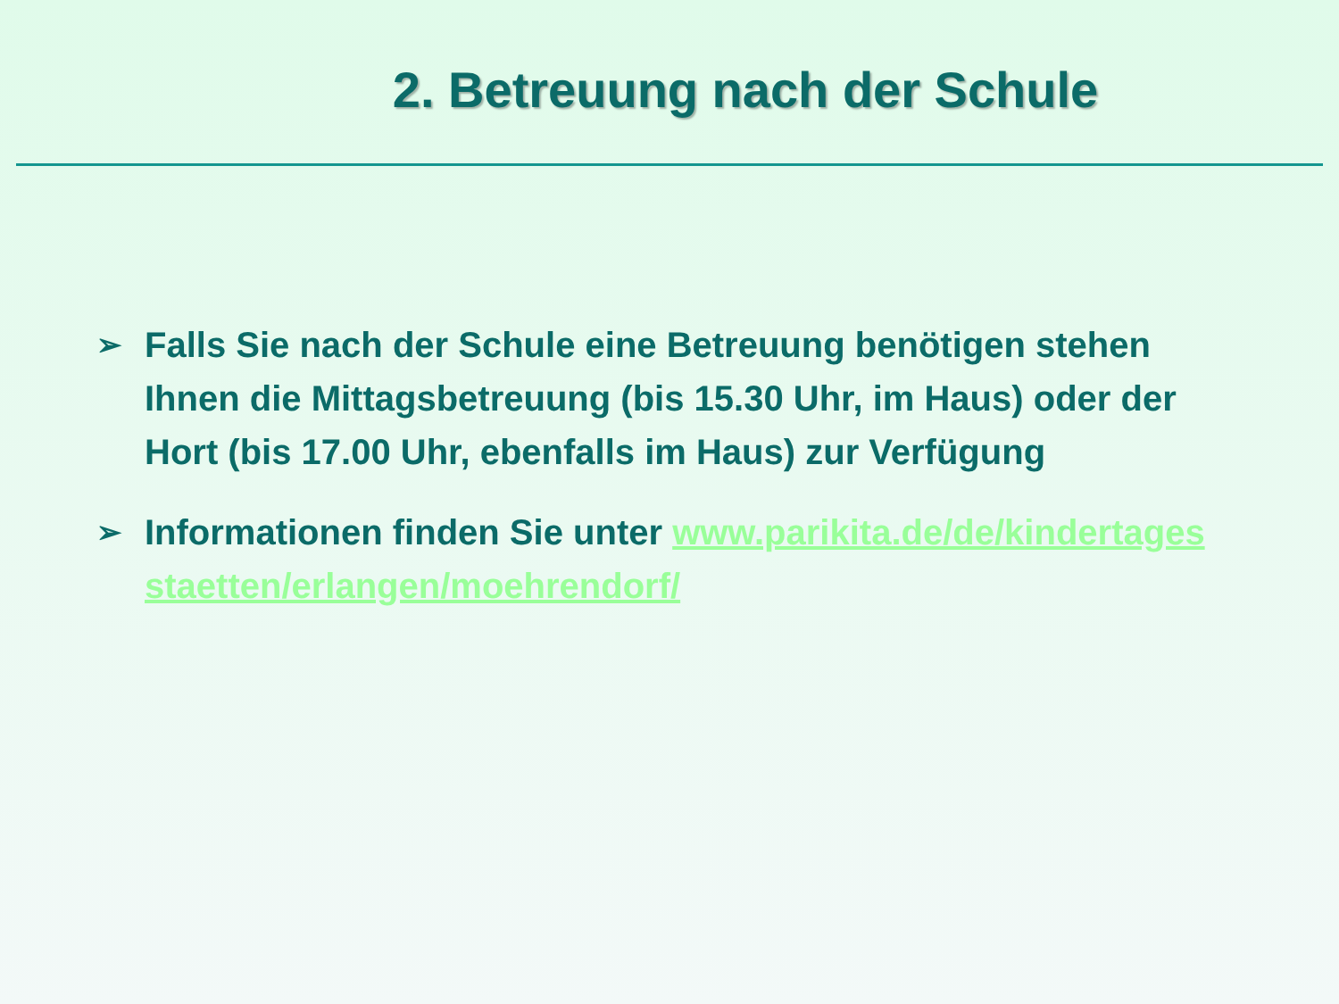2. Betreuung nach der Schule
➢ Falls Sie nach der Schule eine Betreuung benötigen stehen Ihnen die Mittagsbetreuung (bis 15.30 Uhr, im Haus) oder der Hort (bis 17.00 Uhr, ebenfalls im Haus) zur Verfügung
➢ Informationen finden Sie unter www.parikita.de/de/kindertagesstaetten/erlangen/moehrendorf/